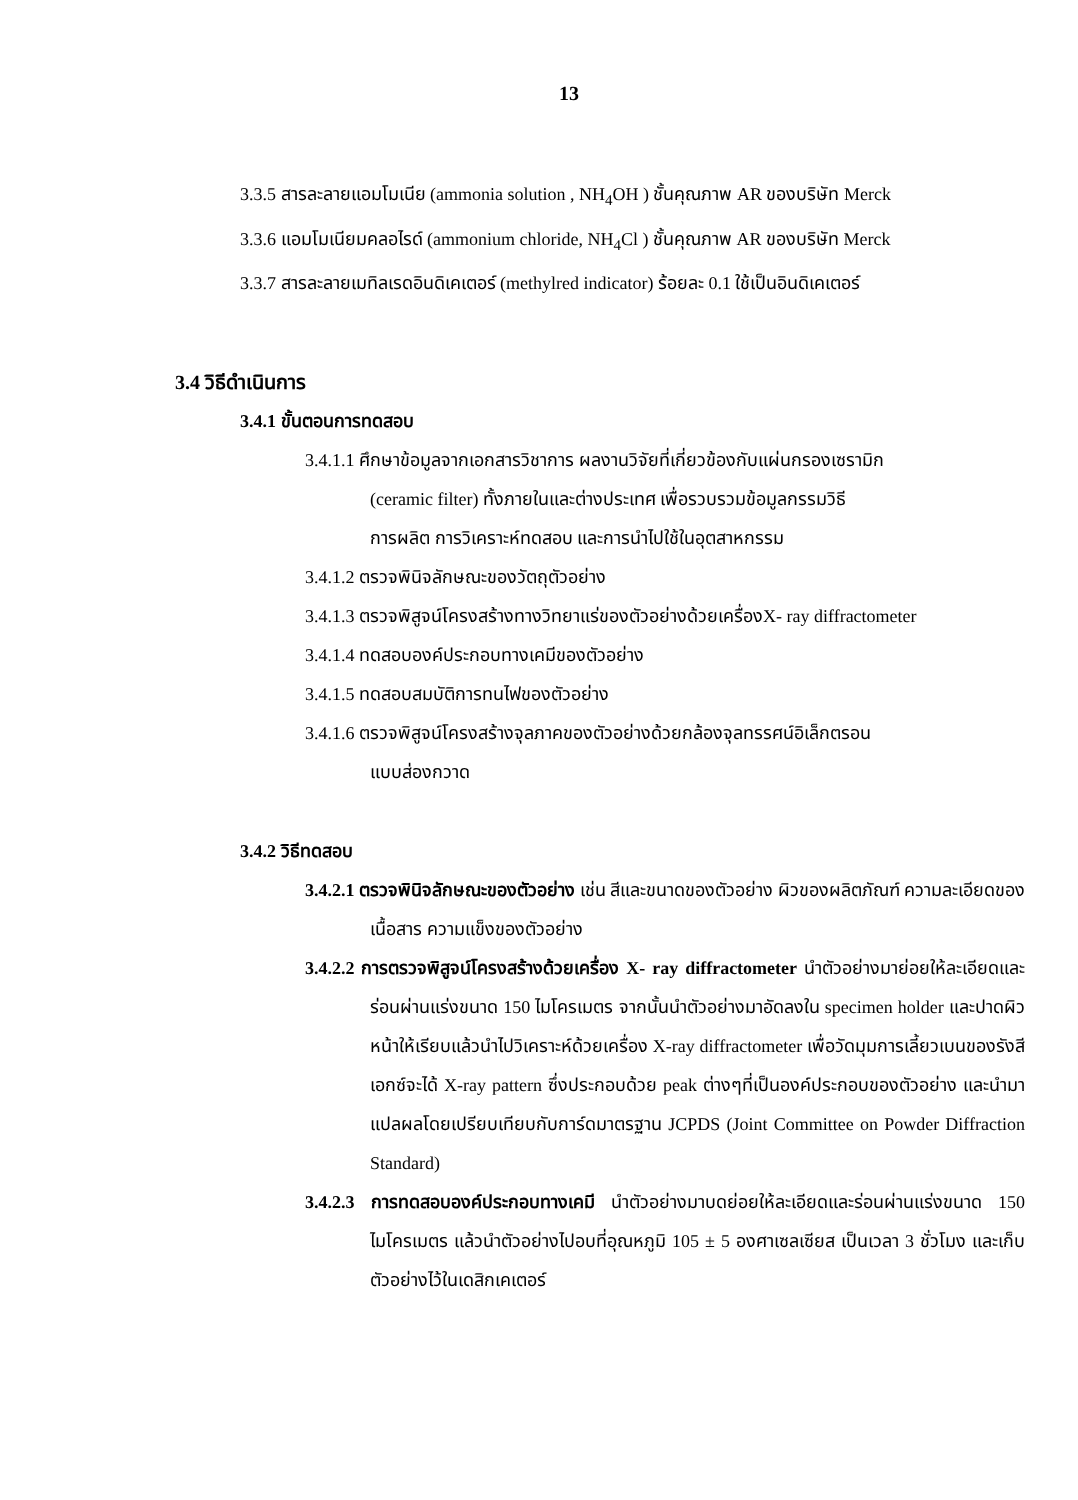13
3.3.5 สารละลายแอมโมเนีย (ammonia solution , NH<sub>4</sub>OH ) ชั้นคุณภาพ AR ของบริษัท Merck
3.3.6 แอมโมเนียมคลอไรด์ (ammonium chloride, NH<sub>4</sub>Cl ) ชั้นคุณภาพ AR ของบริษัท Merck
3.3.7 สารละลายเมทิลเรดอินดิเคเตอร์ (methylred indicator) ร้อยละ 0.1 ใช้เป็นอินดิเคเตอร์
3.4 วิธีดำเนินการ
3.4.1 ขั้นตอนการทดสอบ
3.4.1.1 ศึกษาข้อมูลจากเอกสารวิชาการ ผลงานวิจัยที่เกี่ยวข้องกับแผ่นกรองเซรามิก
(ceramic filter) ทั้งภายในและต่างประเทศ เพื่อรวบรวมข้อมูลกรรมวิธี
การผลิต การวิเคราะห์ทดสอบ และการนำไปใช้ในอุตสาหกรรม
3.4.1.2 ตรวจพินิจลักษณะของวัตถุตัวอย่าง
3.4.1.3 ตรวจพิสูจน์โครงสร้างทางวิทยาแร่ของตัวอย่างด้วยเครื่องX- ray diffractometer
3.4.1.4 ทดสอบองค์ประกอบทางเคมีของตัวอย่าง
3.4.1.5 ทดสอบสมบัติการทนไฟของตัวอย่าง
3.4.1.6 ตรวจพิสูจน์โครงสร้างจุลภาคของตัวอย่างด้วยกล้องจุลทรรศน์อิเล็กตรอน
แบบส่องกวาด
3.4.2 วิธีทดสอบ
3.4.2.1 ตรวจพินิจลักษณะของตัวอย่าง เช่น สีและขนาดของตัวอย่าง ผิวของผลิตภัณฑ์ ความละเอียดของเนื้อสาร ความแข็งของตัวอย่าง
3.4.2.2 การตรวจพิสูจน์โครงสร้างด้วยเครื่อง X- ray diffractometer นำตัวอย่างมาย่อยให้ละเอียดและร่อนผ่านแร่งขนาด 150 ไมโครเมตร จากนั้นนำตัวอย่างมาอัดลงใน specimen holder และปาดผิวหน้าให้เรียบแล้วนำไปวิเคราะห์ด้วยเครื่อง X-ray diffractometer เพื่อวัดมุมการเลี้ยวเบนของรังสีเอกซ์จะได้ X-ray pattern ซึ่งประกอบด้วย peak ต่างๆที่เป็นองค์ประกอบของตัวอย่าง และนำมาแปลผลโดยเปรียบเทียบกับการ์ดมาตรฐาน JCPDS (Joint Committee on Powder Diffraction Standard)
3.4.2.3 การทดสอบองค์ประกอบทางเคมี นำตัวอย่างมาบดย่อยให้ละเอียดและร่อนผ่านแร่งขนาด 150 ไมโครเมตร แล้วนำตัวอย่างไปอบที่อุณหภูมิ 105 ± 5 องศาเซลเซียส เป็นเวลา 3 ชั่วโมง และเก็บตัวอย่างไว้ในเดสิกเคเตอร์